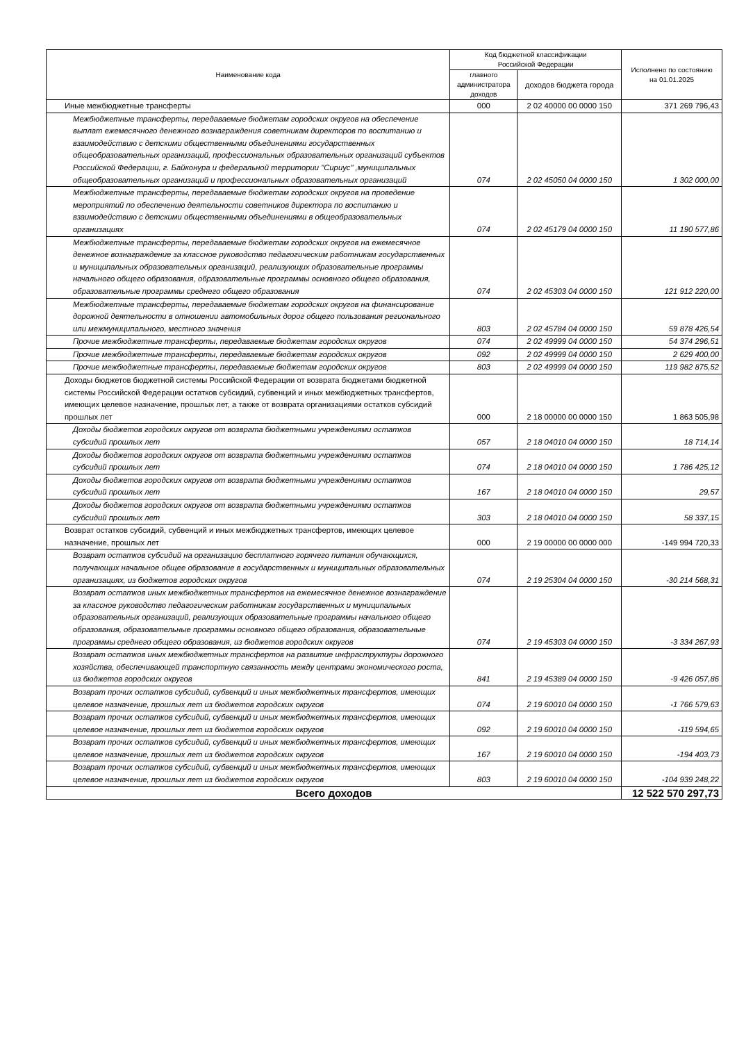| Наименование кода | Код бюджетной классификации Российской Федерации | | Исполнено по состоянию на 01.01.2025 |
| --- | --- | --- | --- |
| | главного администратора доходов | доходов бюджета города | |
| Иные межбюджетные трансферты | 000 | 2 02 40000 00 0000 150 | 371 269 796,43 |
| Межбюджетные трансферты, передаваемые бюджетам городских округов на обеспечение выплат ежемесячного денежного вознаграждения советникам директоров по воспитанию и взаимодействию с детскими общественными объединениями государственных общеобразовательных организаций, профессиональных образовательных организаций субъектов Российской Федерации, г. Байконура и федеральной территории "Сириус" ,муниципальных общеобразовательных организаций и профессиональных образовательных организаций | 074 | 2 02 45050 04 0000 150 | 1 302 000,00 |
| Межбюджетные трансферты, передаваемые бюджетам городских округов на проведение мероприятий по обеспечению деятельности советников директора по воспитанию и взаимодействию с детскими общественными объединениями в общеобразовательных организациях | 074 | 2 02 45179 04 0000 150 | 11 190 577,86 |
| Межбюджетные трансферты, передаваемые бюджетам городских округов на ежемесячное денежное вознаграждение за классное руководство педагогическим работникам государственных и муниципальных образовательных организаций, реализующих образовательные программы начального общего образования, образовательные программы основного общего образования, образовательные программы среднего общего образования | 074 | 2 02 45303 04 0000 150 | 121 912 220,00 |
| Межбюджетные трансферты, передаваемые бюджетам городских округов на финансирование дорожной деятельности в отношении автомобильных дорог общего пользования регионального или межмуниципального, местного значения | 803 | 2 02 45784 04 0000 150 | 59 878 426,54 |
| Прочие межбюджетные трансферты, передаваемые бюджетам городских округов | 074 | 2 02 49999 04 0000 150 | 54 374 296,51 |
| Прочие межбюджетные трансферты, передаваемые бюджетам городских округов | 092 | 2 02 49999 04 0000 150 | 2 629 400,00 |
| Прочие межбюджетные трансферты, передаваемые бюджетам городских округов | 803 | 2 02 49999 04 0000 150 | 119 982 875,52 |
| Доходы бюджетов бюджетной системы Российской Федерации от возврата бюджетами бюджетной системы Российской Федерации остатков субсидий, субвенций и иных межбюджетных трансфертов, имеющих целевое назначение, прошлых лет, а также от возврата организациями остатков субсидий прошлых лет | 000 | 2 18 00000 00 0000 150 | 1 863 505,98 |
| Доходы бюджетов городских округов от возврата бюджетными учреждениями остатков субсидий прошлых лет | 057 | 2 18 04010 04 0000 150 | 18 714,14 |
| Доходы бюджетов городских округов от возврата бюджетными учреждениями остатков субсидий прошлых лет | 074 | 2 18 04010 04 0000 150 | 1 786 425,12 |
| Доходы бюджетов городских округов от возврата бюджетными учреждениями остатков субсидий прошлых лет | 167 | 2 18 04010 04 0000 150 | 29,57 |
| Доходы бюджетов городских округов от возврата бюджетными учреждениями остатков субсидий прошлых лет | 303 | 2 18 04010 04 0000 150 | 58 337,15 |
| Возврат остатков субсидий, субвенций и иных межбюджетных трансфертов, имеющих целевое назначение, прошлых лет | 000 | 2 19 00000 00 0000 000 | -149 994 720,33 |
| Возврат остатков субсидий на организацию бесплатного горячего питания обучающихся, получающих начальное общее образование в государственных и муниципальных образовательных организациях, из бюджетов городских округов | 074 | 2 19 25304 04 0000 150 | -30 214 568,31 |
| Возврат остатков иных межбюджетных трансфертов на ежемесячное денежное вознаграждение за классное руководство педагогическим работникам государственных и муниципальных образовательных организаций, реализующих образовательные программы начального общего образования, образовательные программы основного общего образования, образовательные программы среднего общего образования, из бюджетов городских округов | 074 | 2 19 45303 04 0000 150 | -3 334 267,93 |
| Возврат остатков иных межбюджетных трансфертов на развитие инфраструктуры дорожного хозяйства, обеспечивающей транспортную связанность между центрами экономического роста, из бюджетов городских округов | 841 | 2 19 45389 04 0000 150 | -9 426 057,86 |
| Возврат прочих остатков субсидий, субвенций и иных межбюджетных трансфертов, имеющих целевое назначение, прошлых лет из бюджетов городских округов | 074 | 2 19 60010 04 0000 150 | -1 766 579,63 |
| Возврат прочих остатков субсидий, субвенций и иных межбюджетных трансфертов, имеющих целевое назначение, прошлых лет из бюджетов городских округов | 092 | 2 19 60010 04 0000 150 | -119 594,65 |
| Возврат прочих остатков субсидий, субвенций и иных межбюджетных трансфертов, имеющих целевое назначение, прошлых лет из бюджетов городских округов | 167 | 2 19 60010 04 0000 150 | -194 403,73 |
| Возврат прочих остатков субсидий, субвенций и иных межбюджетных трансфертов, имеющих целевое назначение, прошлых лет из бюджетов городских округов | 803 | 2 19 60010 04 0000 150 | -104 939 248,22 |
| Всего доходов | | | 12 522 570 297,73 |